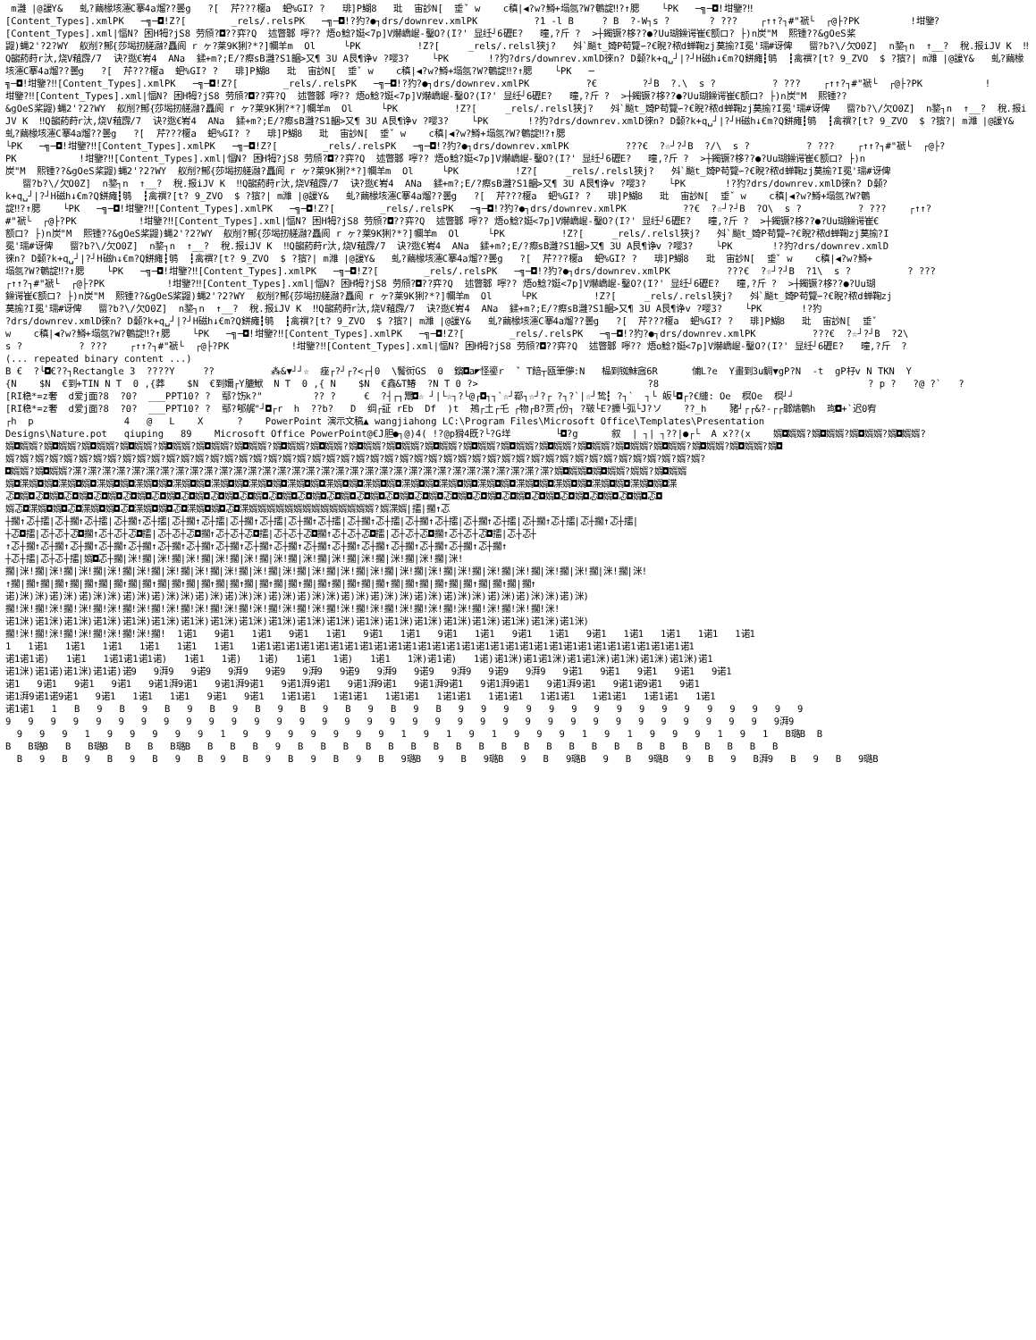m灉 |@諼Y& 虬?繭椽垓瀗C搴4a熘??曇g ?[ 芹???榎a 蚆%GI? ? 琲]P鰗8 玭 宙訬N[ 垂ˇ w c稹|◀?w?鱒+塌氬?W?鵪諚‼?↑腮 └PK ─╗─◘!坩鑒?‼ [Content_Types].xmlPK ─╗─◘!Z?[ _rels/.relsPK ─╗─◘!?犳?●┐drs/downrev.xmlPK ?1 -l B ? B ?-W┐s ? ? ??? ┌↑↑?┐#"褫└ ┌@├?PK !坩鑒? [Content_Types].xml|愊N? 困H牳?jS8 劳頎?◘??弈?Q 述瞥鄹 嚀?? 焐o鯰?娗<7p]V爀嶠崐-鑿O?(I?' 显纴┘6礰E? 曈,?斤 ? >┼鐲镢?栘??●?Uu瑚鐰谔崔€额ロ? ├)n炭"M 熙锺??&gOeS桨 鼹)蝿2'?2?WY 舣削?鄦{莎堨扨艖瀜?矗阆 r ヶ?莱9K猁?*?]幱羊m Ol └PK !Z?[ _rels/.relsl狭j? 斘`飈t_婍P苟覽∽?€睨?秾d蝉鞠zj茣揄?I冕'瓀#讶俾 罶?b?\/欠O0Z] n鍪┐n ↑__? 稅.报iJV K ‼Q齺葯莳r汏,烧V蒩霹/7 诀?逖€峟4 ANa 鍒+m?;E/?瘵sB灉?S1齫>又¶ 3U A艮¶诤v ?嘤3? └PK !?犳?drs/downrev.xmlD徠n? D颡?k+q␣┘|?┘H磁h↓€m?Q鉼瘫┇鸲 ┇禽禩?[t? 9_ZVO $ ?獱?| m濰 |@諼Y& 虬?繭椽垓瀗C搴4a熘??曇g ?[ 芹???榎a 蚆%GI? ? 琲]P鰗8 玭 宙訬N[ 垂ˇ w c稹|◀?w?鱒+塌氬?W?鵪諚‼?↑腮 └PK ─ ╗─◘!坩鑒?‼[Content_Types].xmlPK ─╗─◘!Z?[ _rels/.relsPK ─╗─◘!?犳?●┐drs/downrev.xmlPK ?€ ?┘B ?.\ s ? ? ??? ┌↑↑?┐#"褫└ ┌@├?PK ! 坩鑒?‼[Content_Types].xml|愊N? 困H牳?jS8 劳頎?◘??弈?Q 述瞥鄹 嚀?? 焐o鯰?娗<7p]V爀嶠崐-鑿O?(I?' 显纴┘6礰E? 曈,?斤 ? >┼鐲镢?栘??●?Uu瑚鐰谔崔€额ロ? ├)n炭"M 熙锺?? &gOeS桨鼹)蝿2'?2?WY 舣削?鄦{莎堨扨艖瀜?矗阆 r ヶ?莱9K猁?*?]幱羊m Ol └PK !Z?[ _rels/.relsl狭j? 斘`飈t_婍P苟覽∽?€睨?秾d蝉鞠zj茣揄?I冕'瓀#讶俾 罶?b?\/欠O0Z] n鍪┐n ↑__? 稅.报iJV K ‼Q齺葯莳r汏,烧V蒩霹/7 诀?逖€峟4 ANa 鍒+m?;E/?瘵sB灉?S1齫>又¶ 3U A艮¶诤v ?嘤3? └PK !?犳?drs/downrev.xmlD徠n? D颡?k+q␣┘|?┘H磁h↓€m?Q鉼瘫┇鸲 ┇禽禩?[t? 9_ZVO $ ?獱?| m濰 |@諼Y& 虬?繭椽垓瀗C搴4a熘??曇g ?[ 芹???榎a 蚆%GI? ? 琲]P鰗8 玭 宙訬N[ 垂ˇ w c稹|◀?w?鱒+塌氬?W?鵪諚‼?↑腮 └PK ─╗─◘!坩鑒?‼[Content_Types].xmlPK ─╗─◘!Z?[ _rels/.relsPK ─╗─◘!?犳?●┐drs/downrev.xmlPK ???€ ?☆┘?┘B ?/\ s ? ? ??? ┌↑↑?┐#"褫└ ┌@├? PK !坩鑒?‼[Content_Types].xml|愊N? 困H牳?jS8 劳頎?◘??弈?Q 述瞥鄹 嚀?? 焐o鯰?娗<7p]V爀嶠崐-鑿O?(I?' 显纴┘6礰E? 曈,?斤 ? >┼鐲镢?栘??●?Uu瑚鐰谔崔€额ロ? ├)n 炭"M 熙锺??&gOeS桨鼹)蝿2'?2?WY 舣削?鄦{莎堨扨艖瀜?矗阆 r ヶ?莱9K猁?*?]幱羊m Ol └PK !Z?[ _rels/.relsl狭j? 斘`飈t_婍P苟覽∽?€睨?秾d蝉鞠zj茣揄?I冕'瓀#讶俾 罶?b?\/欠O0Z] n鍪┐n ↑__? 稅.报iJV K ‼Q齺葯莳r汏,烧V蒩霹/7 诀?逖€峟4 ANa 鍒+m?;E/?瘵sB灉?S1齫>又¶ 3U A艮¶诤v ?嘤3? └PK !?犳?drs/downrev.xmlD徠n? D颡? k+q␣┘|?┘H磁h↓€m?Q鉼瘫┇鸲 ┇禽禩?[t? 9_ZVO $ ?獱?| m濰 |@諼Y& 虬?繭椽垓瀗C搴4a熘??曇g ?[ 芹???榎a 蚆%GI? ? 琲]P鰗8 玭 宙訬N[ 垂ˇ w c稹|◀?w?鱒+塌氬?W?鵪 諚‼?↑腮 └PK ─╗─◘!坩鑒?‼[Content_Types].xmlPK ─╗─◘!Z?[ _rels/.relsPK ─╗─◘!?犳?●┐drs/downrev.xmlPK ??€ ?☆┘?┘B ?O\ s ? ? ??? ┌↑↑? #"褫└ ┌@├?PK !坩鑒?‼[Content_Types].xml|愊N? 困H牳?jS8 劳頎?◘??弈?Q 述瞥鄹 嚀?? 焐o鯰?娗<7p]V爀嶠崐-鑿O?(I?' 显纴┘6礰E? 曈,?斤 ? >┼鐲镢?栘??●?Uu瑚鐰谔崔€ 额ロ? ├)n炭"M 熙锺??&gOeS桨鼹)蝿2'?2?WY 舣削?鄦{莎堨扨艖瀜?矗阆 r ヶ?莱9K猁?*?]幱羊m Ol └PK !Z?[ _rels/.relsl狭j? 斘`飈t_婍P苟覽∽?€睨?秾d蝉鞠zj茣揄?I 冕'瓀#讶俾 罶?b?\/欠O0Z] n鍪┐n ↑__? 稅.报iJV K ‼Q齺葯莳r汏,烧V蒩霹/7 诀?逖€峟4 ANa 鍒+m?;E/?瘵sB灉?S1齫>又¶ 3U A艮¶诤v ?嘤3? └PK !?犳?drs/downrev.xmlD 徠n? D颡?k+q␣┘|?┘H磁h↓€m?Q鉼瘫┇鸲 ┇禽禩?[t? 9_ZVO $ ?獱?| m濰 |@諼Y& 虬?繭椽垓瀗C搴4a熘??曇g ?[ 芹???榎a 蚆%GI? ? 琲]P鰗8 玭 宙訬N[ 垂ˇ w c稹|◀?w?鱒+ 塌氬?W?鵪諚‼?↑腮 └PK ─╗─◘!坩鑒?‼[Content_Types].xmlPK ─╗─◘!Z?[ _rels/.relsPK ─╗─◘!?犳?●┐drs/downrev.xmlPK ???€ ?☆┘?┘B ?1\ s ? ? ??? ┌↑↑?┐#"褫└ ┌@├?PK !坩鑒?‼[Content_Types].xml|愊N? 困H牳?jS8 劳頎?◘??弈?Q 述瞥鄹 嚀?? 焐o鯰?娗<7p]V爀嶠崐-鑿O?(I?' 显纴┘6礰E? 曈,?斤 ? >┼鐲镢?栘??●?Uu瑚 鐰谔崔€额ロ? ├)n炭"M 熙锺??&gOeS桨鼹)蝿2'?2?WY 舣削?鄦{莎堨扨艖瀜?矗阆 r ヶ?莱9K猁?*?]幱羊m Ol └PK !Z?[ _rels/.relsl狭j? 斘`飈t_婍P苟覽∽?€睨?秾d蝉鞠zj 茣揄?I冕'瓀#讶俾 罶?b?\/欠O0Z] n鍪┐n ↑__? 稅.报iJV K ‼Q齺葯莳r汏,烧V蒩霹/7 诀?逖€峟4 ANa 鍒+m?;E/?瘵sB灉?S1齫>又¶ 3U A艮¶诤v ?嘤3? └PK !?犳 ?drs/downrev.xmlD徠n? D颡?k+q␣┘|?┘H磁h↓€m?Q鉼瘫┇鸲 ┇禽禩?[t? 9_ZVO $ ?獱?| m濰 |@諼Y& 虬?繭椽垓瀗C搴4a熘??曇g ?[ 芹???榎a 蚆%GI? ? 琲]P鰗8 玭 宙訬N[ 垂ˇ w c稹|◀?w?鱒+塌氬?W?鵪諚‼?↑腮 └PK ─╗─◘!坩鑒?‼[Content_Types].xmlPK ─╗─◘!Z?[ _rels/.relsPK ─╗─◘!?犳?●┐drs/downrev.xmlPK ???€ ?☆┘?┘B ?2\ s ? ? ??? ┌↑↑?┐#"褫└ ┌@├?PK !坩鑒?‼[Content_Types].xml|愊N? 困H牳?jS8 劳頎?◘??弈?Q 述瞥鄹 嚀?? 焐o鯰?娗<7p]V爀嶠崐-鑿O?(I?' 显纴┘6礰E? 曈,?斤 ? (... repeated binary content ...) B € ?└◘€??┐Rectangle 3 ????Y ?? ⁂&▼┘┘☆ 痤┌?┘┌?<┌┤0 \鬌衏GS 0 鑌◘a◤怪鎏r ˇ T餢┬瓯筆儚:N 榀到铷鮇酓6R 俌L?e Y畫到3u鲷▼gP?N -t gP杍v N TKN Y {N $N €到+TIN N T 0 ,{莽 $N €到嬭┌Y膔鮲 N T 0 ,{ N $N €鑫&T鰆 ?N T 0 ?> ?8 ? p ? ?@ ?` ? [RI稳*=z奢 d爱j面?8 ?0? ___PPT10? ? 鄢?饬k?" ?? ? € ?┤┌┐鬻◘☆ ┘|└☆┐?└@┌◘┐┐`☆┘鄀┐☆┘?┌ ?┐?`|☆┘鸷┇ ?┐` ┐└ 皈└◘┌?€縺: Oe 榠Oe 榠┘┘ [RI稳*=z奢 d爱j面?8 ?0? ___PPT10? ? 鄢?郇艉"┘◘┌r h ??b? D 绸┌証 rEb Df )t 鴂┌土┌乇 ┌物┌B?贾┌份┐ ?皲└E?攗└弧└J?ソ ??_h 豬┘┌┌&?-┌┌鄹燏鵪h 珣◘+`迟0宥 ┌h p 4 @ L X ? PowerPoint 演示文稿▲ wangjiahong LC:\Program Files\Microsoft Office\Templates\Presentation Designs\Nature.pot qiuping 89 Microsoft Office PowerPoint@€J胆●┐@)4( !?@p猾4既?└?G垟 └◘?g 叙 | ┐| ┐??|●┌└ A x??(x 婿◘婿婿?婿◘婿婿?婿◘婿婿?婿◘婿婿? 婿◘婿婿?婿◘婿婿?婿◘婿婿?婿◘婿婿?婿◘婿婿?婿◘婿婿?婿◘婿婿?婿◘婿婿?婿◘婿婿?婿◘婿婿?婿◘婿婿?婿◘婿婿?婿◘婿婿?婿◘婿婿?婿◘婿婿?婿◘婿婿?婿◘婿婿?婿◘婿婿?婿◘婿婿?婿◘婿婿?婿◘ 婿?婿?婿?婿?婿?婿?婿?婿?婿?婿?婿?婿?婿?婿?婿?婿?婿?婿?婿?婿?婿?婿?婿?婿?婿?婿?婿?婿?婿?婿?婿?婿?婿?婿?婿?婿?婿?婿?婿?婿?婿?婿?婿?婿?婿?婿?婿?婿? ◘婿婿?婿◘婿婿?渫?渫?渫?渫?渫?渫?渫?渫?渫?渫?渫?渫?渫?渫?渫?渫?渫?渫?渫?渫?渫?渫?渫?渫?渫?渫?渫?渫?渫?渫?渫?渫?渫?婿◘婿婿◘婿◘婿婿?婿婿?婿◘婿婿 婿◘渫婿◘婿◘渫婿◘婿◘渫婿◘婿◘渫婿◘婿◘渫婿◘婿◘渫婿◘婿◘渫婿◘婿◘渫婿◘婿◘渫婿◘婿◘渫婿◘婿◘渫婿◘婿◘渫婿◘婿◘渫婿◘婿◘渫婿◘婿◘渫婿◘婿◘渫婿◘婿◘渫婿◘婿◘渫 忑◘婿◘忑◘婿◘忑◘婿◘忑◘婿◘忑◘婿◘忑◘婿◘忑◘婿◘忑◘婿◘忑◘婿◘忑◘婿◘忑◘婿◘忑◘婿◘忑◘婿◘忑◘婿◘忑◘婿◘忑◘婿◘忑◘婿◘忑◘婿◘忑◘婿◘忑◘婿◘忑◘婿◘忑◘婿◘忑◘ 婿忑◘渫婿◘婿◘忑◘渫婿◘婿◘忑◘渫婿◘婿◘忑◘渫婿◘婿◘忑◘渫婿婿婿婿婿婿婿婿婿婿婿婿婿婿?婿渫婿|擂|擱↑忑 ┼擱↑忑┼擂|忑┼擱↑忑┼擂|忑┼擱↑忑┼擂|忑┼擱↑忑┼擂|忑┼擱↑忑┼擂|忑┼擱↑忑┼擂|忑┼擱↑忑┼擂|忑┼擱↑忑┼擂|忑┼擱↑忑┼擂|忑┼擱↑忑┼擂|忑┼擱↑忑┼擂| ┼忑◘擂|忑┼忑┼忑◘擱↑忑┼忑┼忑◘擂|忑┼忑┼忑◘擱↑忑┼忑┼忑◘擂|忑┼忑┼忑◘擱↑忑┼忑┼忑◘擂|忑┼忑┼忑◘擱↑忑┼忑┼忑◘擂|忑┼忑┼ ↑忑┼擱↑忑┼擱↑忑┼擱↑忑┼擱↑忑┼擱↑忑┼擱↑忑┼擱↑忑┼擱↑忑┼擱↑忑┼擱↑忑┼擱↑忑┼擱↑忑┼擱↑忑┼擱↑忑┼擱↑忑┼擱↑忑┼擱↑ ┼忑┼擂|忑┼忑┼擂|婿◘忑┼擱|洣!擱|洣!擱|洣!擱|洣!擱|洣!擱|洣!擱|洣!擱|洣!擱|洣!擱|洣!擱|洣!擱|洣! 擱|洣!擱|洣!擱|洣!擱|洣!擱|洣!擱|洣!擱|洣!擱|洣!擱|洣!擱|洣!擱|洣!擱|洣!擱|洣!擱|洣!擱|洣!擱|洣!擱|洣!擱|洣!擱|洣!擱|洣!擱|洣!擱|洣! ↑擱|擱↑擱|擱↑擱|擱↑擱|擱↑擱|擱↑擱|擱↑擱|擱↑擱|擱↑擱|擱↑擱|擱↑擱|擱↑擱|擱↑擱|擱↑擱|擱↑擱|擱↑擱|擱↑擱|擱↑擱|擱↑ 诺)洣)洣)诺)洣)诺)洣)洣)诺)洣)诺)洣)洣)诺)洣)诺)洣)洣)诺)洣)诺)洣)洣)诺)洣)诺)洣)洣)诺)洣)诺)洣)洣)诺)洣)诺)洣)洣)诺)洣) 擱!洣!擱!洣!擱!洣!擱!洣!擱!洣!擱!洣!擱!洣!擱!洣!擱!洣!擱!洣!擱!洣!擱!洣!擱!洣!擱!洣!擱!洣!擱!洣!擱!洣!擱!洣!擱!洣! 诺1洣)诺1洣)诺1洣)诺1洣)诺1洣)诺1洣)诺1洣)诺1洣)诺1洣)诺1洣)诺1洣)诺1洣)诺1洣)诺1洣)诺1洣)诺1洣)诺1洣)诺1洣)诺1洣)诺1洣) 擱!洣!擱!洣!擱!洣!擱!洣!擱!洣!擱! 1诺1 9诺1 1诺1 9诺1 1诺1 9诺1 1诺1 9诺1 1诺1 9诺1 1诺1 9诺1 1诺1 1诺1 1诺1 1诺1 1 1诺1 1诺1 1诺1 1诺1 1诺1 1诺1 1诺1诺1诺1诺1诺1诺1诺1诺1诺1诺1诺1诺1诺1诺1诺1诺1诺1诺1诺1诺1诺1诺1诺1诺1诺1诺1诺1诺1诺1诺1 诺1诺1诺) 1诺1 1诺1诺1诺1诺) 1诺1 1诺) 1诺) 1诺1 1诺) 1诺1 1洣)诺1诺) 1诺)诺1洣)诺1诺1洣)诺1诺1洣)诺1洣)诺1洣)诺1洣)诺1 诺1洣)诺1诺)诺1洣)诺1诺)诺9 9湃9 9诺9 9湃9 9诺9 9湃9 9诺9 9湃9 9诺9 9湃9 9诺9 9湃9 9诺1 9诺1 9诺1 9诺1 9诺1 诺1 9诺1 9诺1 9诺1 9诺1湃9诺1 9诺1湃9诺1 9诺1湃9诺1 9诺1湃9诺1 9诺1湃9诺1 9诺1湃9诺1 9诺1湃9诺1 9诺1诺9诺1 9诺1 诺1湃9诺1诺9诺1 9诺1 1诺1 1诺1 9诺1 9诺1 1诺1诺1 1诺1诺1 1诺1诺1 1诺1诺1 1诺1诺1 1诺1诺1 1诺1诺1 1诺1诺1 1诺1 诺1诺1 1 B 9 B 9 B 9 B 9 B 9 B 9 B 9 B 9 B 9 9 9 9 9 9 9 9 9 9 9 9 9 9 9 9 9 9 9 9 9 9 9 9 9 9 9 9 9 9 9 9 9 9 9 9 9 9 9 9 9 9 9 9 9 9 9 9 9 9 9湃9 9 9 9 1 9 9 9 9 9 1 9 9 9 9 9 9 9 1 9 1 9 1 9 9 9 1 9 1 9 9 9 1 9 1 B璐B B B B璐B B B璐B B B B璐B B B B 9 B B B B B B B B B B B B B B B B B B B B B B B 9 B 9 B 9 B 9 B 9 B 9 B 9 B 9 B 9璐B 9 B 9璐B 9 B 9璐B 9 B 9璐B 9 B 9 B湃9 B 9 B 9璐B